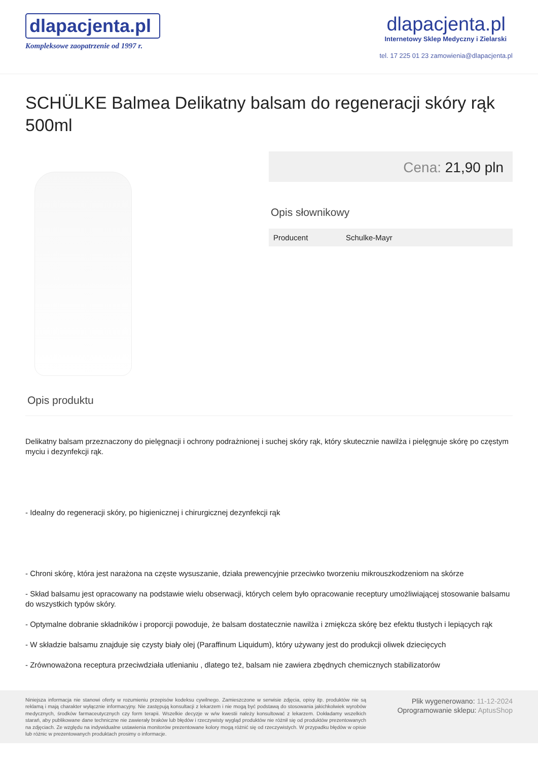dlapacjenta.pl
Kompleksowe zaopatrzenie od 1997 r.
dlapacjenta.pl
Internetowy Sklep Medyczny i Zielarski
tel. 17 225 01 23 zamowienia@dlapacjenta.pl
SCHÜLKE Balmea Delikatny balsam do regeneracji skóry rąk 500ml
Cena: 21,90 pln
Opis słownikowy
| Producent | Schulke-Mayr |
Opis produktu
Delikatny balsam przeznaczony do pielęgnacji i ochrony podrażnionej i suchej skóry rąk, który skutecznie nawilża i pielęgnuje skórę po częstym myciu i dezynfekcji rąk.
- Idealny do regeneracji skóry, po higienicznej i chirurgicznej dezynfekcji rąk
- Chroni skórę, która jest narażona na częste wysuszanie, działa prewencyjnie przeciwko tworzeniu mikrouszkodzeniom na skórze
- Skład balsamu jest opracowany na podstawie wielu obserwacji, których celem było opracowanie receptury umożliwiającej stosowanie balsamu do wszystkich typów skóry.
- Optymalne dobranie składników i proporcji powoduje, że balsam dostatecznie nawilża i zmiękcza skórę bez efektu tłustych i lepiących rąk
- W składzie balsamu znajduje się czysty biały olej (Paraffinum Liquidum), który używany jest do produkcji oliwek dziecięcych
- Zrównoważona receptura przeciwdziała utlenianiu , dlatego też, balsam nie zawiera zbędnych chemicznych stabilizatorów
Niniejsza informacja nie stanowi oferty w rozumieniu przepisów kodeksu cywilnego. Zamieszczone w serwisie zdjęcia, opisy itp. produktów nie są reklamą i mają charakter wyłącznie informacyjny. Nie zastępują konsultacji z lekarzem i nie mogą być podstawą do stosowania jakichkolwiek wyrobów medycznych, środków farmaceutycznych czy form terapii. Wszelkie decyzje w w/w kwestii należy konsultować z lekarzem. Dokładamy wszelkich starań, aby publikowane dane techniczne nie zawierały braków lub błędów i rzeczywisty wygląd produktów nie różnił się od produktów prezentowanych na zdjęciach. Ze względu na indywidualne ustawienia monitorów prezentowane kolory mogą różnić się od rzeczywistych. W przypadku błędów w opisie lub różnic w prezentowanych produktach prosimy o informacje.
Plik wygenerowano: 11-12-2024
Oprogramowanie sklepu: AptusShop